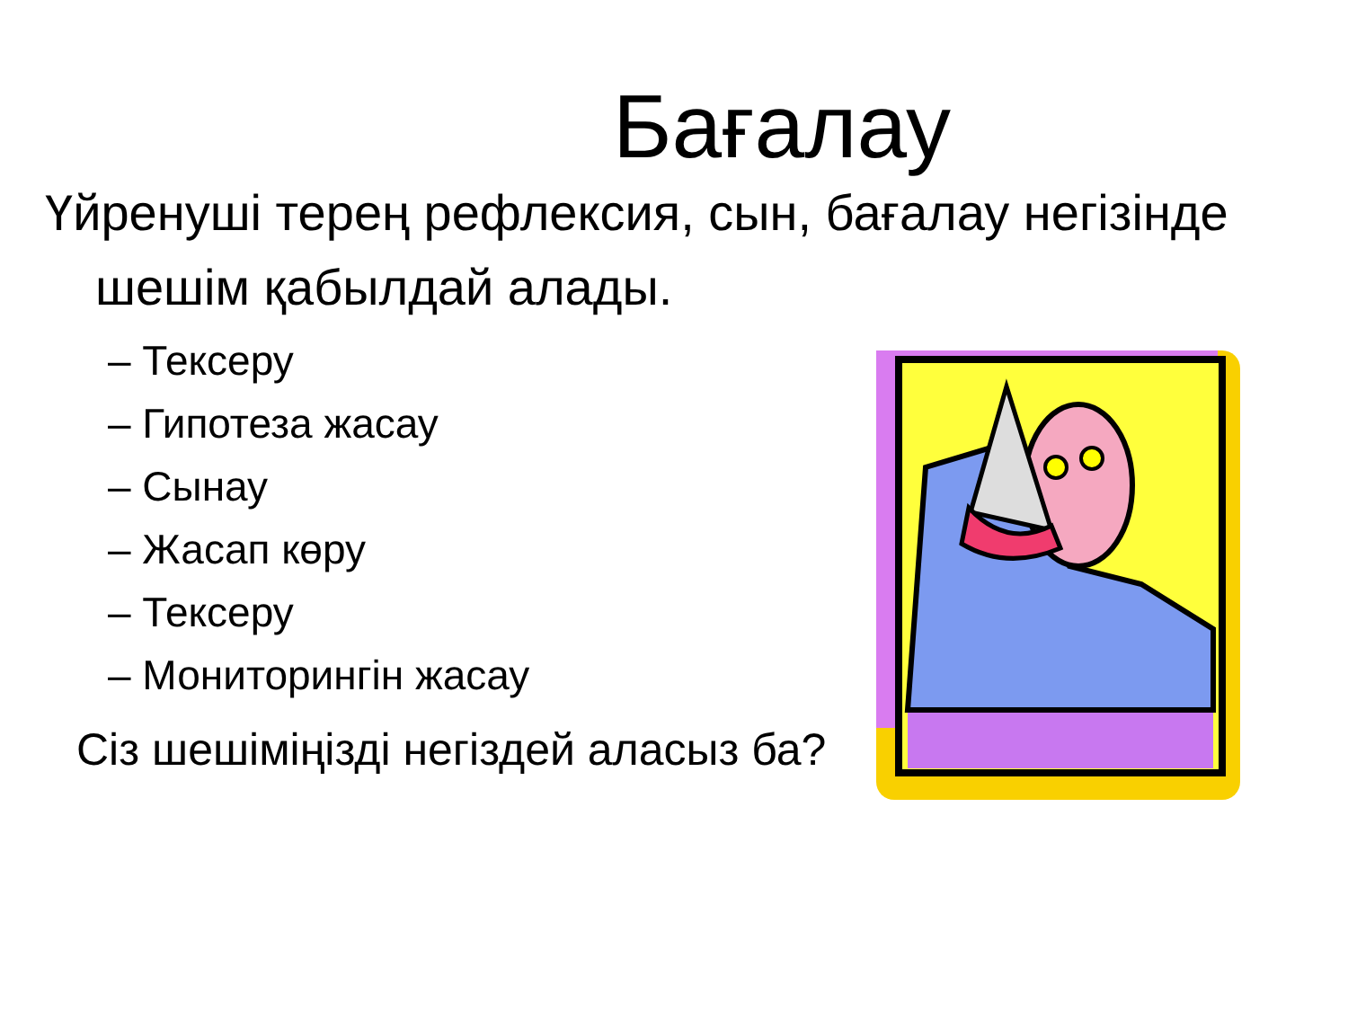Бағалау
Үйренуші терең рефлексия, сын, бағалау негізінде шешім қабылдай алады.
– Тексеру
– Гипотеза жасау
– Сынау
– Жасап көру
– Тексеру
– Мониторингін жасау
Сіз шешіміңізді негіздей аласыз ба?